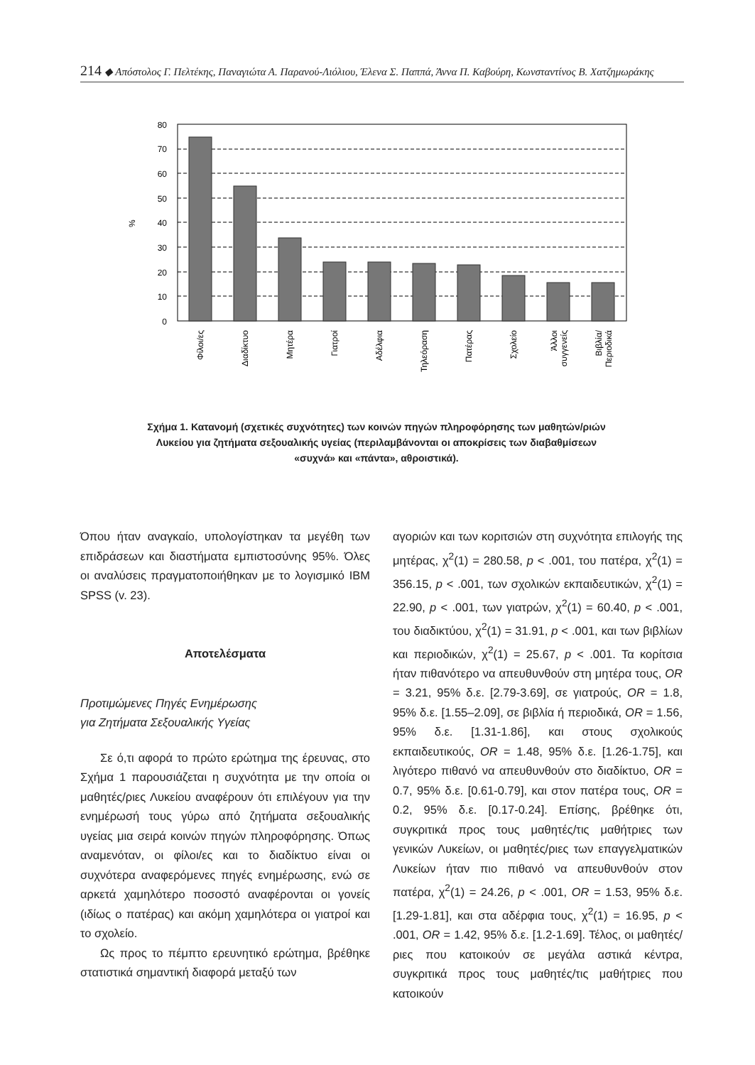214 ◆ Απόστολος Γ. Πελτέκης, Παναγιώτα Α. Παρανού-Λιόλιου, Έλενα Σ. Παππά, Άννα Π. Καβούρη, Κωνσταντίνος Β. Χατζημωράκης
80
70
60
50
40
30
20
10
0
%
Φίλοι/ες
Διαδίκτυο
Μητέρα
Γιατροί
Αδέλφια
Τηλεόραση
Πατέρας
Σχολείο
Άλλοι
συγγενείς
Βιβλία/
Περιοδικά
Σχήμα 1. Κατανομή (σχετικές συχνότητες) των κοινών πηγών πληροφόρησης των μαθητών/ριών Λυκείου για ζητήματα σεξουαλικής υγείας (περιλαμβάνονται οι αποκρίσεις των διαβαθμίσεων «συχνά» και «πάντα», αθροιστικά).
Όπου ήταν αναγκαίο, υπολογίστηκαν τα μεγέθη των επιδράσεων και διαστήματα εμπιστοσύνης 95%. Όλες οι αναλύσεις πραγματοποιήθηκαν με το λογισμικό IBM SPSS (v. 23).
Αποτελέσματα
Προτιμώμενες Πηγές Ενημέρωσης
για Ζητήματα Σεξουαλικής Υγείας
Σε ό,τι αφορά το πρώτο ερώτημα της έρευνας, στο Σχήμα 1 παρουσιάζεται η συχνότητα με την οποία οι μαθητές/ριες Λυκείου αναφέρουν ότι επιλέγουν για την ενημέρωσή τους γύρω από ζητήματα σεξουαλικής υγείας μια σειρά κοινών πηγών πληροφόρησης. Όπως αναμενόταν, οι φίλοι/ες και το διαδίκτυο είναι οι συχνότερα αναφερόμενες πηγές ενημέρωσης, ενώ σε αρκετά χαμηλότερο ποσοστό αναφέρονται οι γονείς (ιδίως ο πατέρας) και ακόμη χαμηλότερα οι γιατροί και το σχολείο.
Ως προς το πέμπτο ερευνητικό ερώτημα, βρέθηκε στατιστικά σημαντική διαφορά μεταξύ των
αγοριών και των κοριτσιών στη συχνότητα επιλογής της μητέρας, χ<sup>2</sup>(1) = 280.58, p < .001, του πατέρα, χ<sup>2</sup>(1) = 356.15, p < .001, των σχολικών εκπαιδευτικών, χ<sup>2</sup>(1) = 22.90, p < .001, των γιατρών, χ<sup>2</sup>(1) = 60.40, p < .001, του διαδικτύου, χ<sup>2</sup>(1) = 31.91, p < .001, και των βιβλίων και περιοδικών, χ<sup>2</sup>(1) = 25.67, p < .001. Τα κορίτσια ήταν πιθανότερο να απευθυνθούν στη μητέρα τους, OR = 3.21, 95% δ.ε. [2.79-3.69], σε γιατρούς, OR = 1.8, 95% δ.ε. [1.55–2.09], σε βιβλία ή περιοδικά, OR = 1.56, 95% δ.ε. [1.31-1.86], και στους σχολικούς εκπαιδευτικούς, OR = 1.48, 95% δ.ε. [1.26-1.75], και λιγότερο πιθανό να απευθυνθούν στο διαδίκτυο, OR = 0.7, 95% δ.ε. [0.61-0.79], και στον πατέρα τους, OR = 0.2, 95% δ.ε. [0.17-0.24]. Επίσης, βρέθηκε ότι, συγκριτικά προς τους μαθητές/τις μαθήτριες των γενικών Λυκείων, οι μαθητές/ριες των επαγγελματικών Λυκείων ήταν πιο πιθανό να απευθυνθούν στον πατέρα, χ<sup>2</sup>(1) = 24.26, p < .001, OR = 1.53, 95% δ.ε. [1.29-1.81], και στα αδέρφια τους, χ<sup>2</sup>(1) = 16.95, p < .001, OR = 1.42, 95% δ.ε. [1.2-1.69]. Τέλος, οι μαθητές/ριες που κατοικούν σε μεγάλα αστικά κέντρα, συγκριτικά προς τους μαθητές/τις μαθήτριες που κατοικούν